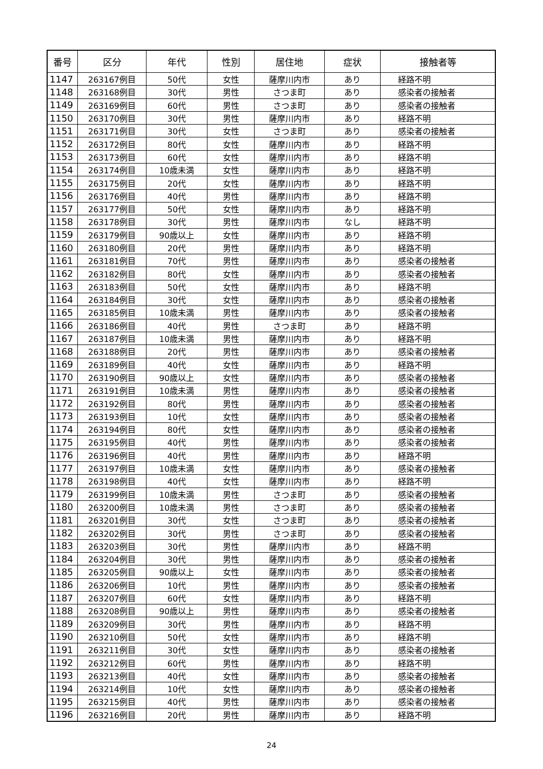| 番号 | 区分 | 年代 | 性別 | 居住地 | 症状 | 接触者等 |
| --- | --- | --- | --- | --- | --- | --- |
| 1147 | 263167例目 | 50代 | 女性 | 薩摩川内市 | あり | 経路不明 |
| 1148 | 263168例目 | 30代 | 男性 | さつま町 | あり | 感染者の接触者 |
| 1149 | 263169例目 | 60代 | 男性 | さつま町 | あり | 感染者の接触者 |
| 1150 | 263170例目 | 30代 | 男性 | 薩摩川内市 | あり | 経路不明 |
| 1151 | 263171例目 | 30代 | 女性 | さつま町 | あり | 感染者の接触者 |
| 1152 | 263172例目 | 80代 | 女性 | 薩摩川内市 | あり | 経路不明 |
| 1153 | 263173例目 | 60代 | 女性 | 薩摩川内市 | あり | 経路不明 |
| 1154 | 263174例目 | 10歳未満 | 女性 | 薩摩川内市 | あり | 経路不明 |
| 1155 | 263175例目 | 20代 | 女性 | 薩摩川内市 | あり | 経路不明 |
| 1156 | 263176例目 | 40代 | 男性 | 薩摩川内市 | あり | 経路不明 |
| 1157 | 263177例目 | 50代 | 女性 | 薩摩川内市 | あり | 経路不明 |
| 1158 | 263178例目 | 30代 | 男性 | 薩摩川内市 | なし | 経路不明 |
| 1159 | 263179例目 | 90歳以上 | 女性 | 薩摩川内市 | あり | 経路不明 |
| 1160 | 263180例目 | 20代 | 男性 | 薩摩川内市 | あり | 経路不明 |
| 1161 | 263181例目 | 70代 | 男性 | 薩摩川内市 | あり | 感染者の接触者 |
| 1162 | 263182例目 | 80代 | 女性 | 薩摩川内市 | あり | 感染者の接触者 |
| 1163 | 263183例目 | 50代 | 女性 | 薩摩川内市 | あり | 経路不明 |
| 1164 | 263184例目 | 30代 | 女性 | 薩摩川内市 | あり | 感染者の接触者 |
| 1165 | 263185例目 | 10歳未満 | 男性 | 薩摩川内市 | あり | 感染者の接触者 |
| 1166 | 263186例目 | 40代 | 男性 | さつま町 | あり | 経路不明 |
| 1167 | 263187例目 | 10歳未満 | 男性 | 薩摩川内市 | あり | 経路不明 |
| 1168 | 263188例目 | 20代 | 男性 | 薩摩川内市 | あり | 感染者の接触者 |
| 1169 | 263189例目 | 40代 | 女性 | 薩摩川内市 | あり | 経路不明 |
| 1170 | 263190例目 | 90歳以上 | 女性 | 薩摩川内市 | あり | 感染者の接触者 |
| 1171 | 263191例目 | 10歳未満 | 男性 | 薩摩川内市 | あり | 感染者の接触者 |
| 1172 | 263192例目 | 80代 | 男性 | 薩摩川内市 | あり | 感染者の接触者 |
| 1173 | 263193例目 | 10代 | 女性 | 薩摩川内市 | あり | 感染者の接触者 |
| 1174 | 263194例目 | 80代 | 女性 | 薩摩川内市 | あり | 感染者の接触者 |
| 1175 | 263195例目 | 40代 | 男性 | 薩摩川内市 | あり | 感染者の接触者 |
| 1176 | 263196例目 | 40代 | 男性 | 薩摩川内市 | あり | 経路不明 |
| 1177 | 263197例目 | 10歳未満 | 女性 | 薩摩川内市 | あり | 感染者の接触者 |
| 1178 | 263198例目 | 40代 | 女性 | 薩摩川内市 | あり | 経路不明 |
| 1179 | 263199例目 | 10歳未満 | 男性 | さつま町 | あり | 感染者の接触者 |
| 1180 | 263200例目 | 10歳未満 | 男性 | さつま町 | あり | 感染者の接触者 |
| 1181 | 263201例目 | 30代 | 女性 | さつま町 | あり | 感染者の接触者 |
| 1182 | 263202例目 | 30代 | 男性 | さつま町 | あり | 感染者の接触者 |
| 1183 | 263203例目 | 30代 | 男性 | 薩摩川内市 | あり | 経路不明 |
| 1184 | 263204例目 | 30代 | 男性 | 薩摩川内市 | あり | 感染者の接触者 |
| 1185 | 263205例目 | 90歳以上 | 女性 | 薩摩川内市 | あり | 感染者の接触者 |
| 1186 | 263206例目 | 10代 | 男性 | 薩摩川内市 | あり | 感染者の接触者 |
| 1187 | 263207例目 | 60代 | 女性 | 薩摩川内市 | あり | 経路不明 |
| 1188 | 263208例目 | 90歳以上 | 男性 | 薩摩川内市 | あり | 感染者の接触者 |
| 1189 | 263209例目 | 30代 | 男性 | 薩摩川内市 | あり | 経路不明 |
| 1190 | 263210例目 | 50代 | 女性 | 薩摩川内市 | あり | 経路不明 |
| 1191 | 263211例目 | 30代 | 女性 | 薩摩川内市 | あり | 感染者の接触者 |
| 1192 | 263212例目 | 60代 | 男性 | 薩摩川内市 | あり | 経路不明 |
| 1193 | 263213例目 | 40代 | 女性 | 薩摩川内市 | あり | 感染者の接触者 |
| 1194 | 263214例目 | 10代 | 女性 | 薩摩川内市 | あり | 感染者の接触者 |
| 1195 | 263215例目 | 40代 | 男性 | 薩摩川内市 | あり | 感染者の接触者 |
| 1196 | 263216例目 | 20代 | 男性 | 薩摩川内市 | あり | 経路不明 |
24